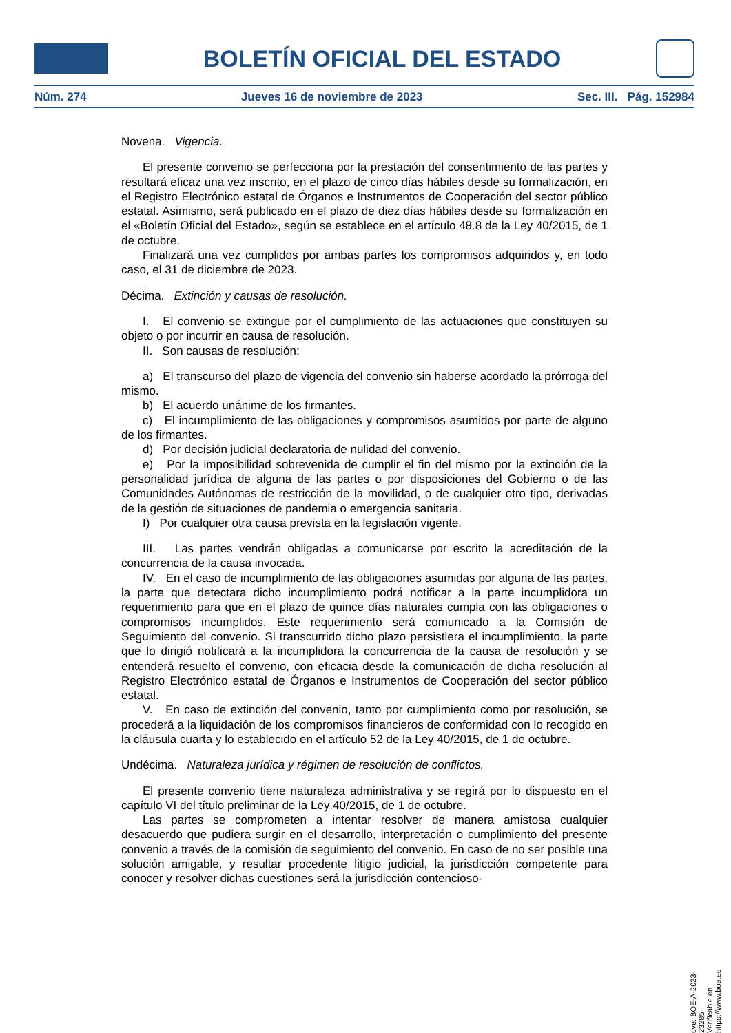BOLETÍN OFICIAL DEL ESTADO
Núm. 274 Jueves 16 de noviembre de 2023 Sec. III. Pág. 152984
Novena. Vigencia.
El presente convenio se perfecciona por la prestación del consentimiento de las partes y resultará eficaz una vez inscrito, en el plazo de cinco días hábiles desde su formalización, en el Registro Electrónico estatal de Órganos e Instrumentos de Cooperación del sector público estatal. Asimismo, será publicado en el plazo de diez días hábiles desde su formalización en el «Boletín Oficial del Estado», según se establece en el artículo 48.8 de la Ley 40/2015, de 1 de octubre.
Finalizará una vez cumplidos por ambas partes los compromisos adquiridos y, en todo caso, el 31 de diciembre de 2023.
Décima. Extinción y causas de resolución.
I. El convenio se extingue por el cumplimiento de las actuaciones que constituyen su objeto o por incurrir en causa de resolución.
II. Son causas de resolución:
a) El transcurso del plazo de vigencia del convenio sin haberse acordado la prórroga del mismo.
b) El acuerdo unánime de los firmantes.
c) El incumplimiento de las obligaciones y compromisos asumidos por parte de alguno de los firmantes.
d) Por decisión judicial declaratoria de nulidad del convenio.
e) Por la imposibilidad sobrevenida de cumplir el fin del mismo por la extinción de la personalidad jurídica de alguna de las partes o por disposiciones del Gobierno o de las Comunidades Autónomas de restricción de la movilidad, o de cualquier otro tipo, derivadas de la gestión de situaciones de pandemia o emergencia sanitaria.
f) Por cualquier otra causa prevista en la legislación vigente.
III. Las partes vendrán obligadas a comunicarse por escrito la acreditación de la concurrencia de la causa invocada.
IV. En el caso de incumplimiento de las obligaciones asumidas por alguna de las partes, la parte que detectara dicho incumplimiento podrá notificar a la parte incumplidora un requerimiento para que en el plazo de quince días naturales cumpla con las obligaciones o compromisos incumplidos. Este requerimiento será comunicado a la Comisión de Seguimiento del convenio. Si transcurrido dicho plazo persistiera el incumplimiento, la parte que lo dirigió notificará a la incumplidora la concurrencia de la causa de resolución y se entenderá resuelto el convenio, con eficacia desde la comunicación de dicha resolución al Registro Electrónico estatal de Órganos e Instrumentos de Cooperación del sector público estatal.
V. En caso de extinción del convenio, tanto por cumplimiento como por resolución, se procederá a la liquidación de los compromisos financieros de conformidad con lo recogido en la cláusula cuarta y lo establecido en el artículo 52 de la Ley 40/2015, de 1 de octubre.
Undécima. Naturaleza jurídica y régimen de resolución de conflictos.
El presente convenio tiene naturaleza administrativa y se regirá por lo dispuesto en el capítulo VI del título preliminar de la Ley 40/2015, de 1 de octubre.
Las partes se comprometen a intentar resolver de manera amistosa cualquier desacuerdo que pudiera surgir en el desarrollo, interpretación o cumplimiento del presente convenio a través de la comisión de seguimiento del convenio. En caso de no ser posible una solución amigable, y resultar procedente litigio judicial, la jurisdicción competente para conocer y resolver dichas cuestiones será la jurisdicción contencioso-
cve: BOE-A-2023-23285
Verificable en https://www.boe.es